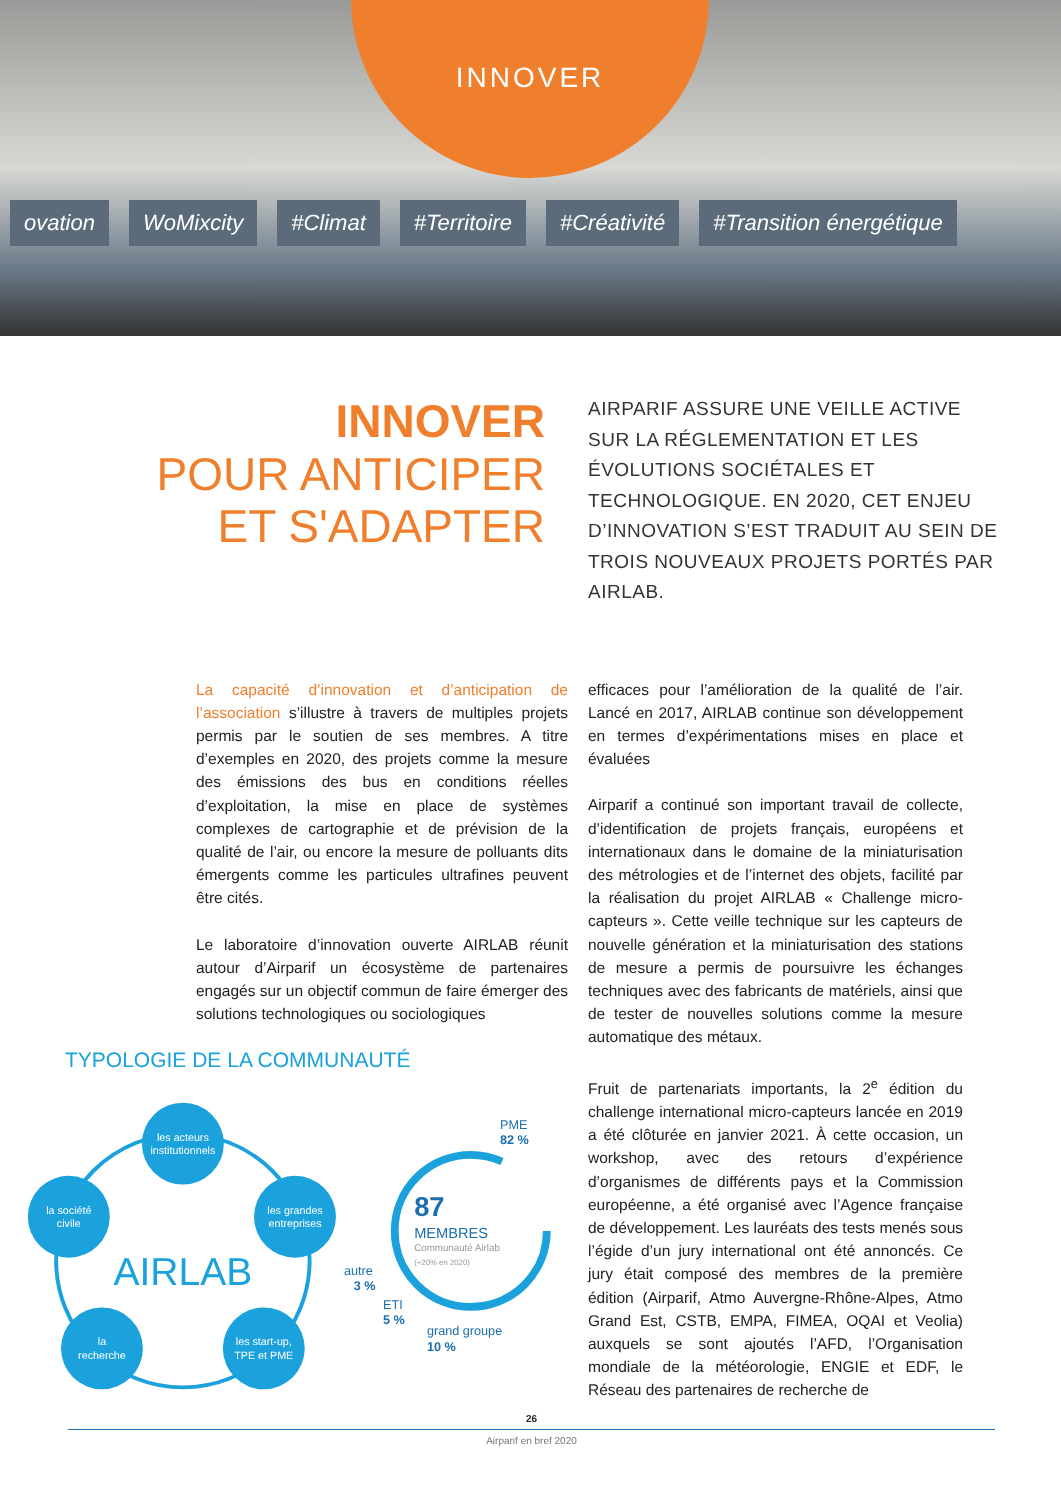ovation WoMixcity #Climat #Territoire #Créativité #Transition énergétique
INNOVER
INNOVER
POUR ANTICIPER
ET S'ADAPTER
AIRPARIF ASSURE UNE VEILLE ACTIVE SUR LA RÉGLEMENTATION ET LES ÉVOLUTIONS SOCIÉTALES ET TECHNOLOGIQUE. EN 2020, CET ENJEU D’INNOVATION S’EST TRADUIT AU SEIN DE TROIS NOUVEAUX PROJETS PORTÉS PAR AIRLAB.
La capacité d’innovation et d’anticipation de l’association s’illustre à travers de multiples projets permis par le soutien de ses membres. A titre d’exemples en 2020, des projets comme la mesure des émissions des bus en conditions réelles d’exploitation, la mise en place de systèmes complexes de cartographie et de prévision de la qualité de l’air, ou encore la mesure de polluants dits émergents comme les particules ultrafines peuvent être cités.
Le laboratoire d’innovation ouverte AIRLAB réunit autour d’Airparif un écosystème de partenaires engagés sur un objectif commun de faire émerger des solutions technologiques ou sociologiques
TYPOLOGIE DE LA COMMUNAUTÉ
les acteurs
institutionnels
la société
civile
les grandes
entreprises
la
recherche
les start-up,
TPE et PME
AIRLAB
PME
82 %
87
MEMBRES
Communauté Airlab
(+20% en 2020)
autre
3 %
ETI
5 %
grand groupe
10 %
efficaces pour l’amélioration de la qualité de l’air. Lancé en 2017, AIRLAB continue son développement en termes d’expérimentations mises en place et évaluées
Airparif a continué son important travail de collecte, d’identification de projets français, européens et internationaux dans le domaine de la miniaturisation des métrologies et de l’internet des objets, facilité par la réalisation du projet AIRLAB « Challenge micro-capteurs ». Cette veille technique sur les capteurs de nouvelle génération et la miniaturisation des stations de mesure a permis de poursuivre les échanges techniques avec des fabricants de matériels, ainsi que de tester de nouvelles solutions comme la mesure automatique des métaux.
Fruit de partenariats importants, la 2<sup>e</sup> édition du challenge international micro-capteurs lancée en 2019 a été clôturée en janvier 2021. À cette occasion, un workshop, avec des retours d’expérience d’organismes de différents pays et la Commission européenne, a été organisé avec l’Agence française de développement. Les lauréats des tests menés sous l’égide d’un jury international ont été annoncés. Ce jury était composé des membres de la première édition (Airparif, Atmo Auvergne-Rhône-Alpes, Atmo Grand Est, CSTB, EMPA, FIMEA, OQAI et Veolia) auxquels se sont ajoutés l’AFD, l’Organisation mondiale de la météorologie, ENGIE et EDF, le Réseau des partenaires de recherche de
26
Airparif en bref 2020